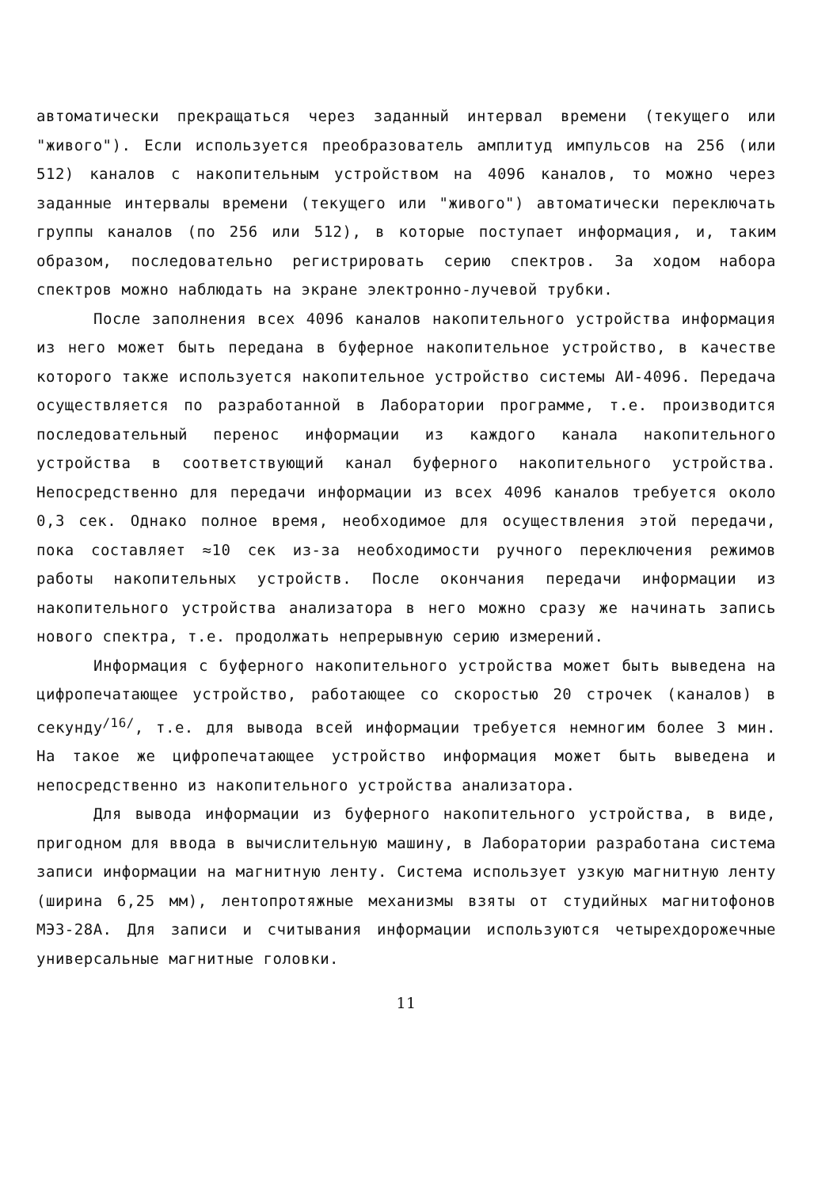автоматически прекращаться через заданный интервал времени (текущего или "живого"). Если используется преобразователь амплитуд импульсов на 256 (или 512) каналов с накопительным устройством на 4096 каналов, то можно через заданные интервалы времени (текущего или "живого") автоматически переключать группы каналов (по 256 или 512), в которые поступает информация, и, таким образом, последовательно регистрировать серию спектров. За ходом набора спектров можно наблюдать на экране электронно-лучевой трубки.
После заполнения всех 4096 каналов накопительного устройства информация из него может быть передана в буферное накопительное устройство, в качестве которого также используется накопительное устройство системы АИ-4096. Передача осуществляется по разработанной в Лаборатории программе, т.е. производится последовательный перенос информации из каждого канала накопительного устройства в соответствующий канал буферного накопительного устройства. Непосредственно для передачи информации из всех 4096 каналов требуется около 0,3 сек. Однако полное время, необходимое для осуществления этой передачи, пока составляет ≈10 сек из-за необходимости ручного переключения режимов работы накопительных устройств. После окончания передачи информации из накопительного устройства анализатора в него можно сразу же начинать запись нового спектра, т.е. продолжать непрерывную серию измерений.
Информация с буферного накопительного устройства может быть выведена на цифропечатающее устройство, работающее со скоростью 20 строчек (каналов) в секунду<sup>/16/</sup>, т.е. для вывода всей информации требуется немногим более 3 мин. На такое же цифропечатающее устройство информация может быть выведена и непосредственно из накопительного устройства анализатора.
Для вывода информации из буферного накопительного устройства, в виде, пригодном для ввода в вычислительную машину, в Лаборатории разработана система записи информации на магнитную ленту. Система использует узкую магнитную ленту (ширина 6,25 мм), лентопротяжные механизмы взяты от студийных магнитофонов МЭЗ-28А. Для записи и считывания информации используются четырехдорожечные универсальные магнитные головки.
11